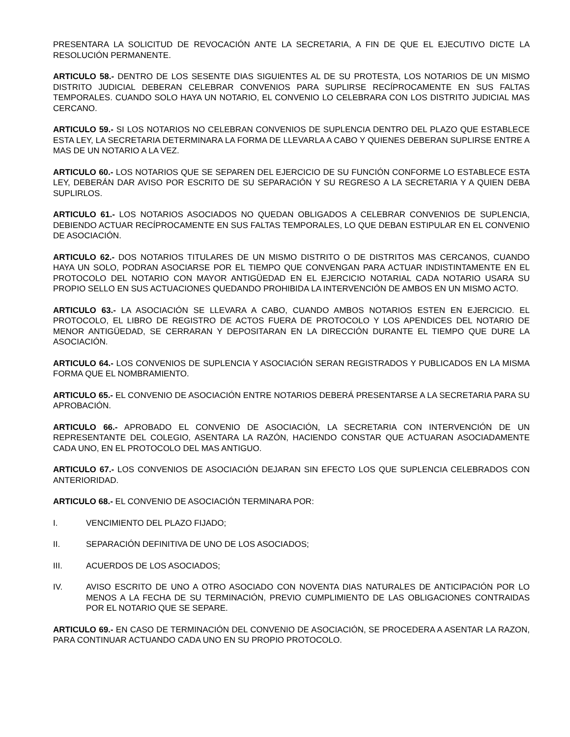PRESENTARA LA SOLICITUD DE REVOCACIÓN ANTE LA SECRETARIA, A FIN DE QUE EL EJECUTIVO DICTE LA RESOLUCIÓN PERMANENTE.
ARTICULO 58.- DENTRO DE LOS SESENTE DIAS SIGUIENTES AL DE SU PROTESTA, LOS NOTARIOS DE UN MISMO DISTRITO JUDICIAL DEBERAN CELEBRAR CONVENIOS PARA SUPLIRSE RECÍPROCAMENTE EN SUS FALTAS TEMPORALES. CUANDO SOLO HAYA UN NOTARIO, EL CONVENIO LO CELEBRARA CON LOS DISTRITO JUDICIAL MAS CERCANO.
ARTICULO 59.- SI LOS NOTARIOS NO CELEBRAN CONVENIOS DE SUPLENCIA DENTRO DEL PLAZO QUE ESTABLECE ESTA LEY, LA SECRETARIA DETERMINARA LA FORMA DE LLEVARLA A CABO Y QUIENES DEBERAN SUPLIRSE ENTRE A MAS DE UN NOTARIO A LA VEZ.
ARTICULO 60.- LOS NOTARIOS QUE SE SEPAREN DEL EJERCICIO DE SU FUNCIÓN CONFORME LO ESTABLECE ESTA LEY, DEBERÁN DAR AVISO POR ESCRITO DE SU SEPARACIÓN Y SU REGRESO A LA SECRETARIA Y A QUIEN DEBA SUPLIRLOS.
ARTICULO 61.- LOS NOTARIOS ASOCIADOS NO QUEDAN OBLIGADOS A CELEBRAR CONVENIOS DE SUPLENCIA, DEBIENDO ACTUAR RECÍPROCAMENTE EN SUS FALTAS TEMPORALES, LO QUE DEBAN ESTIPULAR EN EL CONVENIO DE ASOCIACIÓN.
ARTICULO 62.- DOS NOTARIOS TITULARES DE UN MISMO DISTRITO O DE DISTRITOS MAS CERCANOS, CUANDO HAYA UN SOLO, PODRAN ASOCIARSE POR EL TIEMPO QUE CONVENGAN PARA ACTUAR INDISTINTAMENTE EN EL PROTOCOLO DEL NOTARIO CON MAYOR ANTIGÜEDAD EN EL EJERCICIO NOTARIAL CADA NOTARIO USARA SU PROPIO SELLO EN SUS ACTUACIONES QUEDANDO PROHIBIDA LA INTERVENCIÓN DE AMBOS EN UN MISMO ACTO.
ARTICULO 63.- LA ASOCIACIÓN SE LLEVARA A CABO, CUANDO AMBOS NOTARIOS ESTEN EN EJERCICIO. EL PROTOCOLO, EL LIBRO DE REGISTRO DE ACTOS FUERA DE PROTOCOLO Y LOS APENDICES DEL NOTARIO DE MENOR ANTIGÜEDAD, SE CERRARAN Y DEPOSITARAN EN LA DIRECCIÓN DURANTE EL TIEMPO QUE DURE LA ASOCIACIÓN.
ARTICULO 64.- LOS CONVENIOS DE SUPLENCIA Y ASOCIACIÓN SERAN REGISTRADOS Y PUBLICADOS EN LA MISMA FORMA QUE EL NOMBRAMIENTO.
ARTICULO 65.- EL CONVENIO DE ASOCIACIÓN ENTRE NOTARIOS DEBERÁ PRESENTARSE A LA SECRETARIA PARA SU APROBACIÓN.
ARTICULO 66.- APROBADO EL CONVENIO DE ASOCIACIÓN, LA SECRETARIA CON INTERVENCIÓN DE UN REPRESENTANTE DEL COLEGIO, ASENTARA LA RAZÓN, HACIENDO CONSTAR QUE ACTUARAN ASOCIADAMENTE CADA UNO, EN EL PROTOCOLO DEL MAS ANTIGUO.
ARTICULO 67.- LOS CONVENIOS DE ASOCIACIÓN DEJARAN SIN EFECTO LOS QUE SUPLENCIA CELEBRADOS CON ANTERIORIDAD.
ARTICULO 68.- EL CONVENIO DE ASOCIACIÓN TERMINARA POR:
I. VENCIMIENTO DEL PLAZO FIJADO;
II. SEPARACIÓN DEFINITIVA DE UNO DE LOS ASOCIADOS;
III. ACUERDOS DE LOS ASOCIADOS;
IV. AVISO ESCRITO DE UNO A OTRO ASOCIADO CON NOVENTA DIAS NATURALES DE ANTICIPACIÓN POR LO MENOS A LA FECHA DE SU TERMINACIÓN, PREVIO CUMPLIMIENTO DE LAS OBLIGACIONES CONTRAIDAS POR EL NOTARIO QUE SE SEPARE.
ARTICULO 69.- EN CASO DE TERMINACIÓN DEL CONVENIO DE ASOCIACIÓN, SE PROCEDERA A ASENTAR LA RAZON, PARA CONTINUAR ACTUANDO CADA UNO EN SU PROPIO PROTOCOLO.